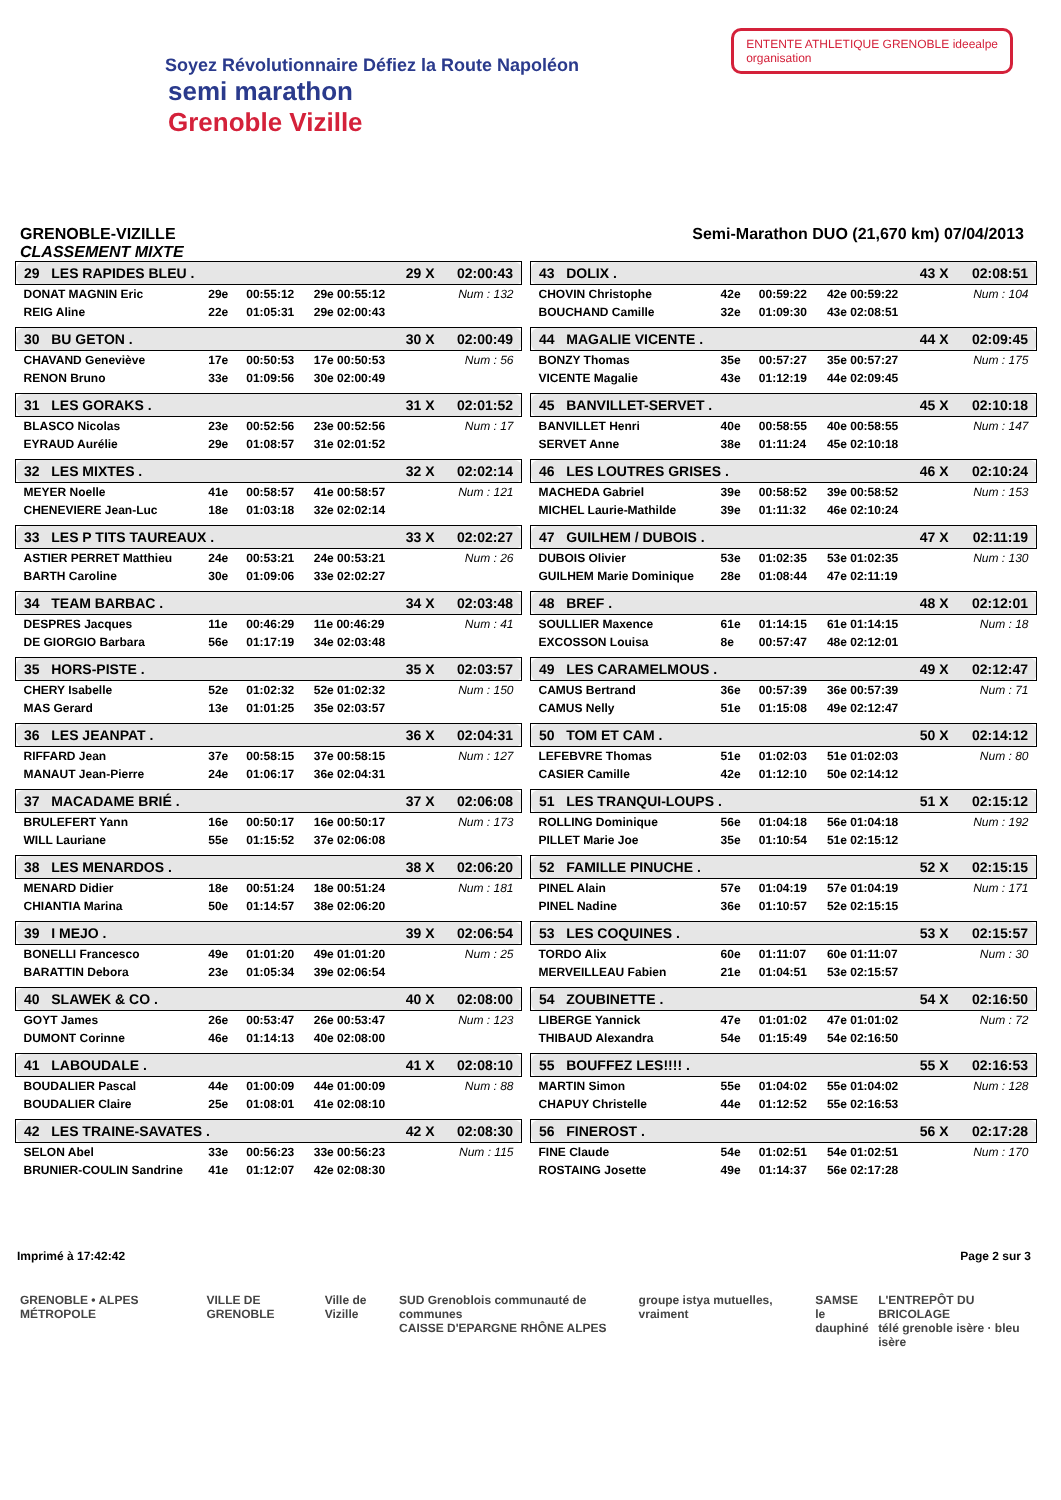Soyez Révolutionnaire Défiez la Route Napoléon
semi marathon
Grenoble Vizille
ENTENTE ATHLETIQUE GRENOBLE ideealpe
organisation
GRENOBLE-VIZILLE Semi-Marathon DUO (21,670 km) 07/04/2013
CLASSEMENT MIXTE
| 29 LES RAPIDES BLEU . | | | | 29 X | 02:00:43 |
| DONAT MAGNIN Eric | 29e | 00:55:12 | 29e 00:55:12 | Num : 132 | |
| REIG Aline | 22e | 01:05:31 | 29e 02:00:43 | | |
| 30 BU GETON . | | | | 30 X | 02:00:49 |
| CHAVAND Geneviève | 17e | 00:50:53 | 17e 00:50:53 | Num : 56 | |
| RENON Bruno | 33e | 01:09:56 | 30e 02:00:49 | | |
| 31 LES GORAKS . | | | | 31 X | 02:01:52 |
| BLASCO Nicolas | 23e | 00:52:56 | 23e 00:52:56 | Num : 17 | |
| EYRAUD Aurélie | 29e | 01:08:57 | 31e 02:01:52 | | |
| 32 LES MIXTES . | | | | 32 X | 02:02:14 |
| MEYER Noelle | 41e | 00:58:57 | 41e 00:58:57 | Num : 121 | |
| CHENEVIERE Jean-Luc | 18e | 01:03:18 | 32e 02:02:14 | | |
| 33 LES P TITS TAUREAUX . | | | | 33 X | 02:02:27 |
| ASTIER PERRET Matthieu | 24e | 00:53:21 | 24e 00:53:21 | Num : 26 | |
| BARTH Caroline | 30e | 01:09:06 | 33e 02:02:27 | | |
| 34 TEAM BARBAC . | | | | 34 X | 02:03:48 |
| DESPRES Jacques | 11e | 00:46:29 | 11e 00:46:29 | Num : 41 | |
| DE GIORGIO Barbara | 56e | 01:17:19 | 34e 02:03:48 | | |
| 35 HORS-PISTE . | | | | 35 X | 02:03:57 |
| CHERY Isabelle | 52e | 01:02:32 | 52e 01:02:32 | Num : 150 | |
| MAS Gerard | 13e | 01:01:25 | 35e 02:03:57 | | |
| 36 LES JEANPAT . | | | | 36 X | 02:04:31 |
| RIFFARD Jean | 37e | 00:58:15 | 37e 00:58:15 | Num : 127 | |
| MANAUT Jean-Pierre | 24e | 01:06:17 | 36e 02:04:31 | | |
| 37 MACADAME BRIÉ . | | | | 37 X | 02:06:08 |
| BRULEFERT Yann | 16e | 00:50:17 | 16e 00:50:17 | Num : 173 | |
| WILL Lauriane | 55e | 01:15:52 | 37e 02:06:08 | | |
| 38 LES MENARDOS . | | | | 38 X | 02:06:20 |
| MENARD Didier | 18e | 00:51:24 | 18e 00:51:24 | Num : 181 | |
| CHIANTIA Marina | 50e | 01:14:57 | 38e 02:06:20 | | |
| 39 I MEJO . | | | | 39 X | 02:06:54 |
| BONELLI Francesco | 49e | 01:01:20 | 49e 01:01:20 | Num : 25 | |
| BARATTIN Debora | 23e | 01:05:34 | 39e 02:06:54 | | |
| 40 SLAWEK & CO . | | | | 40 X | 02:08:00 |
| GOYT James | 26e | 00:53:47 | 26e 00:53:47 | Num : 123 | |
| DUMONT Corinne | 46e | 01:14:13 | 40e 02:08:00 | | |
| 41 LABOUDALE . | | | | 41 X | 02:08:10 |
| BOUDALIER Pascal | 44e | 01:00:09 | 44e 01:00:09 | Num : 88 | |
| BOUDALIER Claire | 25e | 01:08:01 | 41e 02:08:10 | | |
| 42 LES TRAINE-SAVATES . | | | | 42 X | 02:08:30 |
| SELON Abel | 33e | 00:56:23 | 33e 00:56:23 | Num : 115 | |
| BRUNIER-COULIN Sandrine | 41e | 01:12:07 | 42e 02:08:30 | | |
| 43 DOLIX . | | | | 43 X | 02:08:51 |
| CHOVIN Christophe | 42e | 00:59:22 | 42e 00:59:22 | Num : 104 | |
| BOUCHAND Camille | 32e | 01:09:30 | 43e 02:08:51 | | |
| 44 MAGALIE VICENTE . | | | | 44 X | 02:09:45 |
| BONZY Thomas | 35e | 00:57:27 | 35e 00:57:27 | Num : 175 | |
| VICENTE Magalie | 43e | 01:12:19 | 44e 02:09:45 | | |
| 45 BANVILLET-SERVET . | | | | 45 X | 02:10:18 |
| BANVILLET Henri | 40e | 00:58:55 | 40e 00:58:55 | Num : 147 | |
| SERVET Anne | 38e | 01:11:24 | 45e 02:10:18 | | |
| 46 LES LOUTRES GRISES . | | | | 46 X | 02:10:24 |
| MACHEDA Gabriel | 39e | 00:58:52 | 39e 00:58:52 | Num : 153 | |
| MICHEL Laurie-Mathilde | 39e | 01:11:32 | 46e 02:10:24 | | |
| 47 GUILHEM / DUBOIS . | | | | 47 X | 02:11:19 |
| DUBOIS Olivier | 53e | 01:02:35 | 53e 01:02:35 | Num : 130 | |
| GUILHEM Marie Dominique | 28e | 01:08:44 | 47e 02:11:19 | | |
| 48 BREF . | | | | 48 X | 02:12:01 |
| SOULLIER Maxence | 61e | 01:14:15 | 61e 01:14:15 | Num : 18 | |
| EXCOSSON Louisa | 8e | 00:57:47 | 48e 02:12:01 | | |
| 49 LES CARAMELMOUS . | | | | 49 X | 02:12:47 |
| CAMUS Bertrand | 36e | 00:57:39 | 36e 00:57:39 | Num : 71 | |
| CAMUS Nelly | 51e | 01:15:08 | 49e 02:12:47 | | |
| 50 TOM ET CAM . | | | | 50 X | 02:14:12 |
| LEFEBVRE Thomas | 51e | 01:02:03 | 51e 01:02:03 | Num : 80 | |
| CASIER Camille | 42e | 01:12:10 | 50e 02:14:12 | | |
| 51 LES TRANQUI-LOUPS . | | | | 51 X | 02:15:12 |
| ROLLING Dominique | 56e | 01:04:18 | 56e 01:04:18 | Num : 192 | |
| PILLET Marie Joe | 35e | 01:10:54 | 51e 02:15:12 | | |
| 52 FAMILLE PINUCHE . | | | | 52 X | 02:15:15 |
| PINEL Alain | 57e | 01:04:19 | 57e 01:04:19 | Num : 171 | |
| PINEL Nadine | 36e | 01:10:57 | 52e 02:15:15 | | |
| 53 LES COQUINES . | | | | 53 X | 02:15:57 |
| TORDO Alix | 60e | 01:11:07 | 60e 01:11:07 | Num : 30 | |
| MERVEILLEAU Fabien | 21e | 01:04:51 | 53e 02:15:57 | | |
| 54 ZOUBINETTE . | | | | 54 X | 02:16:50 |
| LIBERGE Yannick | 47e | 01:01:02 | 47e 01:01:02 | Num : 72 | |
| THIBAUD Alexandra | 54e | 01:15:49 | 54e 02:16:50 | | |
| 55 BOUFFEZ LES!!!! . | | | | 55 X | 02:16:53 |
| MARTIN Simon | 55e | 01:04:02 | 55e 01:04:02 | Num : 128 | |
| CHAPUY Christelle | 44e | 01:12:52 | 55e 02:16:53 | | |
| 56 FINEROST . | | | | 56 X | 02:17:28 |
| FINE Claude | 54e | 01:02:51 | 54e 01:02:51 | Num : 170 | |
| ROSTAING Josette | 49e | 01:14:37 | 56e 02:17:28 | | |
Imprimé à 17:42:42 Page 2 sur 3
GRENOBLE • ALPES MÉTROPOLE VILLE DE GRENOBLE Ville de Vizille SUD Grenoblois communauté de communes
CAISSE D'EPARGNE RHÔNE ALPES groupe istya mutuelles, vraiment SAMSE
le dauphiné L'ENTREPÔT DU BRICOLAGE
télé grenoble isère · bleu isère